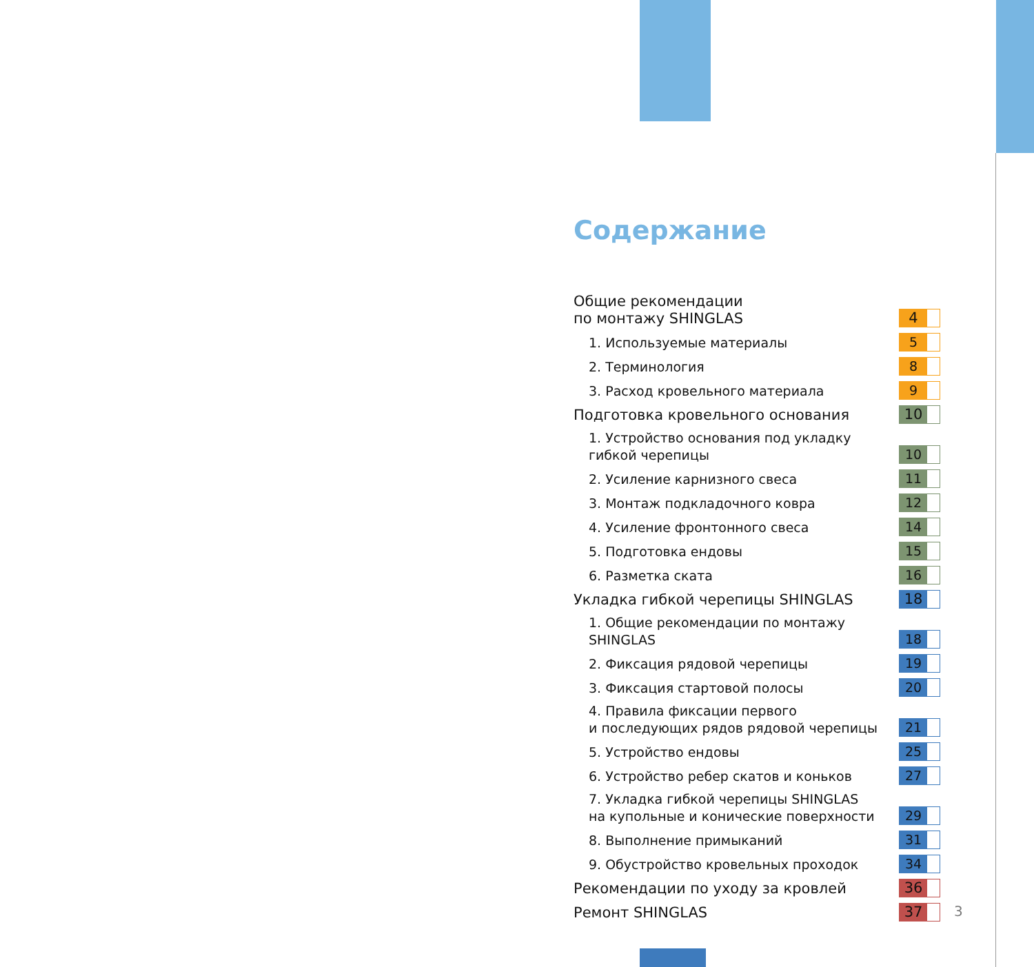Содержание
Общие рекомендации
по монтажу SHINGLAS 4
1. Используемые материалы 5
2. Терминология 8
3. Расход кровельного материала 9
Подготовка кровельного основания 10
1. Устройство основания под укладку
гибкой черепицы 10
2. Усиление карнизного свеса 11
3. Монтаж подкладочного ковра 12
4. Усиление фронтонного свеса 14
5. Подготовка ендовы 15
6. Разметка ската 16
Укладка гибкой черепицы SHINGLAS 18
1. Общие рекомендации по монтажу
SHINGLAS 18
2. Фиксация рядовой черепицы 19
3. Фиксация стартовой полосы 20
4. Правила фиксации первого
и последующих рядов рядовой черепицы 21
5. Устройство ендовы 25
6. Устройство ребер скатов и коньков 27
7. Укладка гибкой черепицы SHINGLAS
на купольные и конические поверхности 29
8. Выполнение примыканий 31
9. Обустройство кровельных проходок 34
Рекомендации по уходу за кровлей 36
Ремонт SHINGLAS 37
3